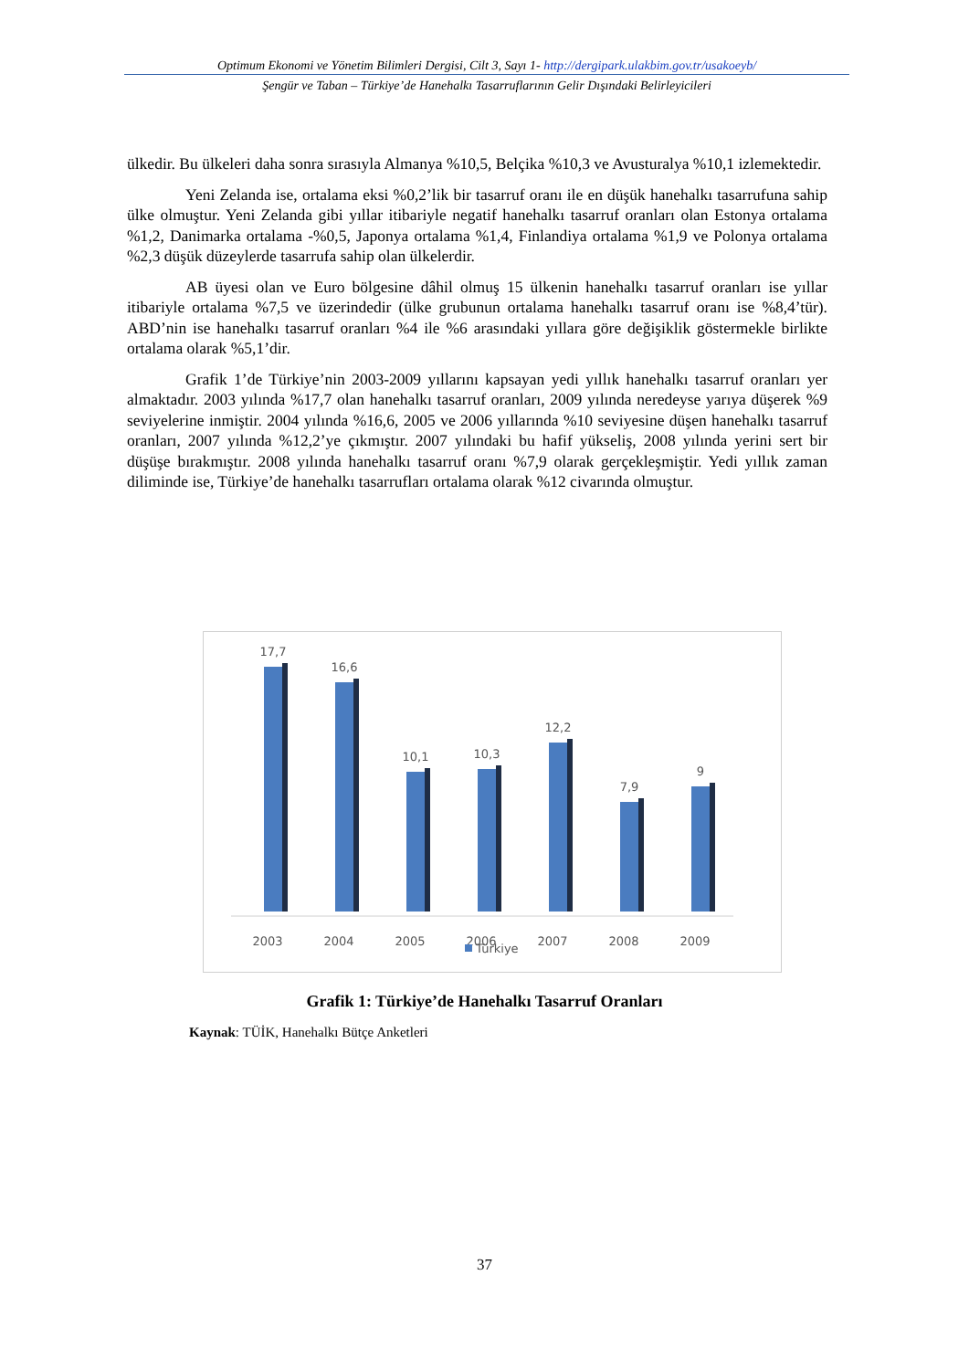Optimum Ekonomi ve Yönetim Bilimleri Dergisi, Cilt 3, Sayı 1- http://dergipark.ulakbim.gov.tr/usakoeyb/
Şengür ve Taban – Türkiye’de Hanehalkı Tasarruflarının Gelir Dışındaki Belirleyicileri
ülkedir. Bu ülkeleri daha sonra sırasıyla Almanya %10,5, Belçika %10,3 ve Avusturalya %10,1 izlemektedir.
Yeni Zelanda ise, ortalama eksi %0,2’lik bir tasarruf oranı ile en düşük hanehalkı tasarrufuna sahip ülke olmuştur. Yeni Zelanda gibi yıllar itibariyle negatif hanehalkı tasarruf oranları olan Estonya ortalama %1,2, Danimarka ortalama -%0,5, Japonya ortalama %1,4, Finlandiya ortalama %1,9 ve Polonya ortalama %2,3 düşük düzeylerde tasarrufa sahip olan ülkelerdir.
AB üyesi olan ve Euro bölgesine dâhil olmuş 15 ülkenin hanehalkı tasarruf oranları ise yıllar itibariyle ortalama %7,5 ve üzerindedir (ülke grubunun ortalama hanehalkı tasarruf oranı ise %8,4’tür). ABD’nin ise hanehalkı tasarruf oranları %4 ile %6 arasındaki yıllara göre değişiklik göstermekle birlikte ortalama olarak %5,1’dir.
Grafik 1’de Türkiye’nin 2003-2009 yıllarını kapsayan yedi yıllık hanehalkı tasarruf oranları yer almaktadır. 2003 yılında %17,7 olan hanehalkı tasarruf oranları, 2009 yılında neredeyse yarıya düşerek %9 seviyelerine inmiştir. 2004 yılında %16,6, 2005 ve 2006 yıllarında %10 seviyesine düşen hanehalkı tasarruf oranları, 2007 yılında %12,2’ye çıkmıştır. 2007 yılındaki bu hafif yükseliş, 2008 yılında yerini sert bir düşüşe bırakmıştır. 2008 yılında hanehalkı tasarruf oranı %7,9 olarak gerçekleşmiştir. Yedi yıllık zaman diliminde ise, Türkiye’de hanehalkı tasarrufları ortalama olarak %12 civarında olmuştur.
17,7
16,6
10,1
10,3
12,2
7,9
9
2003
2004
2005
2006
2007
2008
2009
Türkiye
Grafik 1: Türkiye’de Hanehalkı Tasarruf Oranları
Kaynak: TÜİK, Hanehalkı Bütçe Anketleri
37